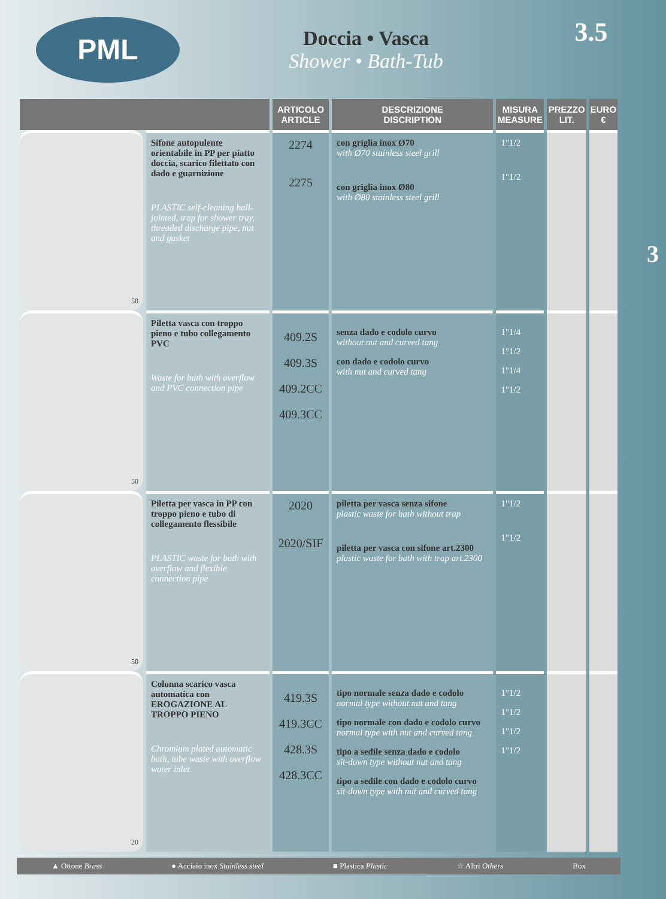PML
Doccia • Vasca
Shower • Bath-Tub
3.5
3
| | | ARTICOLO ARTICLE | DESCRIZIONE DISCRIPTION | MISURA MEASURE | PREZZO LIT. | EURO € |
| --- | --- | --- | --- | --- | --- | --- |
| 50 | Sifone autopulente orientabile in PP per piatto doccia, scarico filettato con dado e guarnizione PLASTIC self-cleaning ball-jointed, trap for shower tray, threaded discharge pipe, nut and gasket | 2274 2275 | con griglia inox Ø70 with Ø70 stainless steel grill con griglia inox Ø80 with Ø80 stainless steel grill | 1"1/2 1"1/2 | | |
| 50 | Piletta vasca con troppo pieno e tubo collegamento PVC Waste for bath with overflow and PVC connection pipe | 409.2S 409.3S 409.2CC 409.3CC | senza dado e codolo curvo without nut and curved tang con dado e codolo curvo with nut and curved tang | 1"1/4 1"1/2 1"1/4 1"1/2 | | |
| 50 | Piletta per vasca in PP con troppo pieno e tubo di collegamento flessibile PLASTIC waste for bath with overflow and flexible connection pipe | 2020 2020/SIF | piletta per vasca senza sifone plastic waste for bath without trap piletta per vasca con sifone art.2300 plastic waste for bath with trap art.2300 | 1"1/2 1"1/2 | | |
| 20 | Colonna scarico vasca automatica con EROGAZIONE AL TROPPO PIENO Chromium plated automatic bath, tube waste with overflow water inlet | 419.3S 419.3CC 428.3S 428.3CC | tipo normale senza dado e codolo normal type without nut and tang tipo normale con dado e codolo curvo normal type with nut and curved tang tipo a sedile senza dado e codolo sit-down type without nut and tang tipo a sedile con dado e codolo curvo sit-down type with nut and curved tang | 1"1/2 1"1/2 1"1/2 1"1/2 | | |
▲ Ottone Brass ● Acciaio inox Stainless steel ■ Plastica Plastic ☆ Altri Others Box